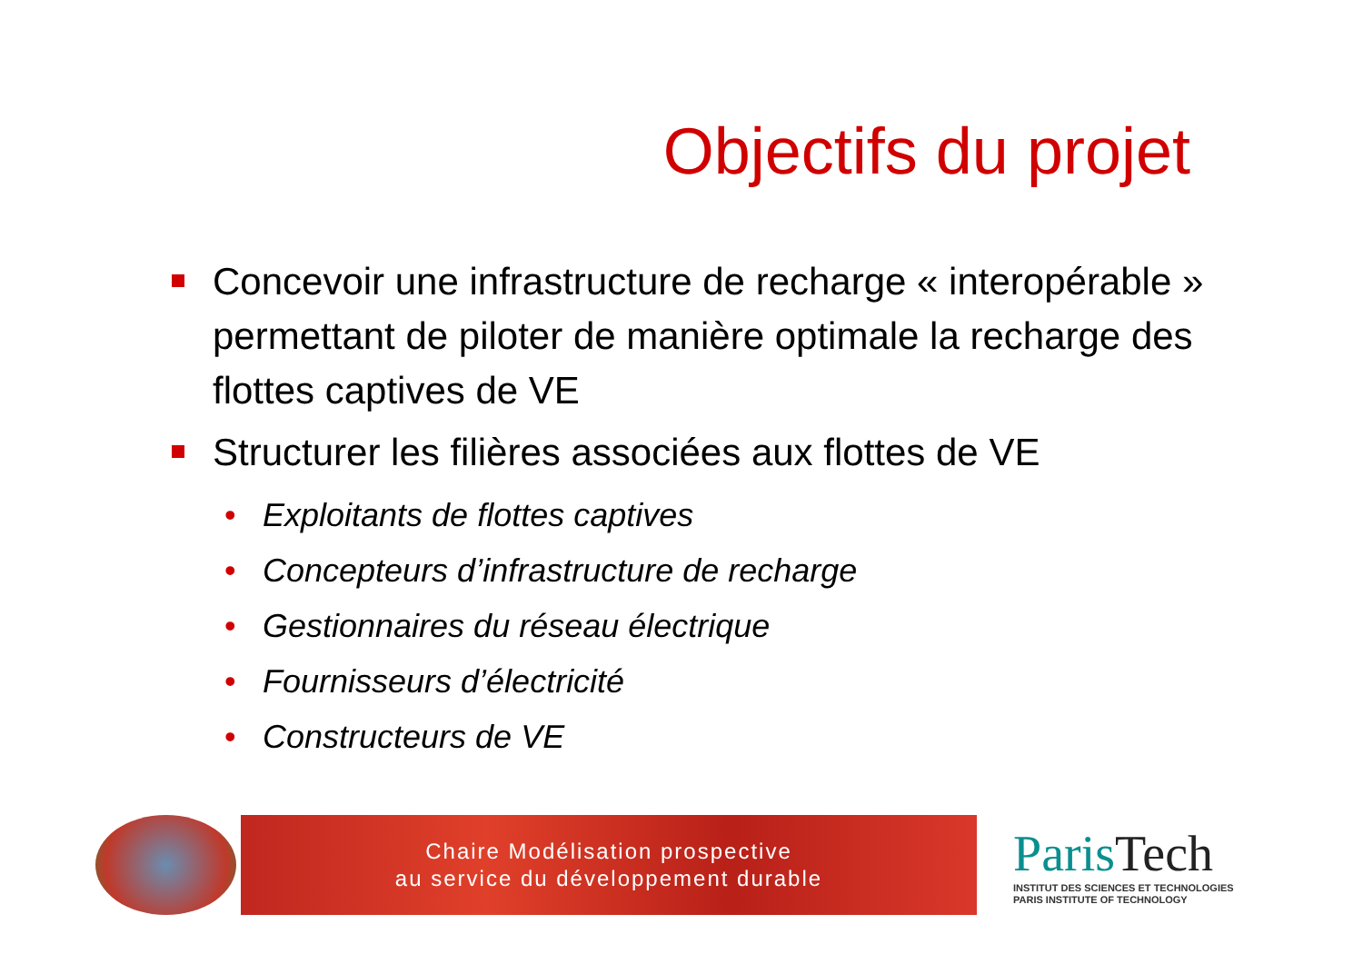Objectifs du projet
Concevoir une infrastructure de recharge « interopérable » permettant de piloter de manière optimale la recharge des flottes captives de VE
Structurer les filières associées aux flottes de VE
• Exploitants de flottes captives
• Concepteurs d’infrastructure de recharge
• Gestionnaires du réseau électrique
• Fournisseurs d’électricité
• Constructeurs de VE
Chaire Modélisation prospective
au service du développement durable
ParisTech
INSTITUT DES SCIENCES ET TECHNOLOGIES
PARIS INSTITUTE OF TECHNOLOGY